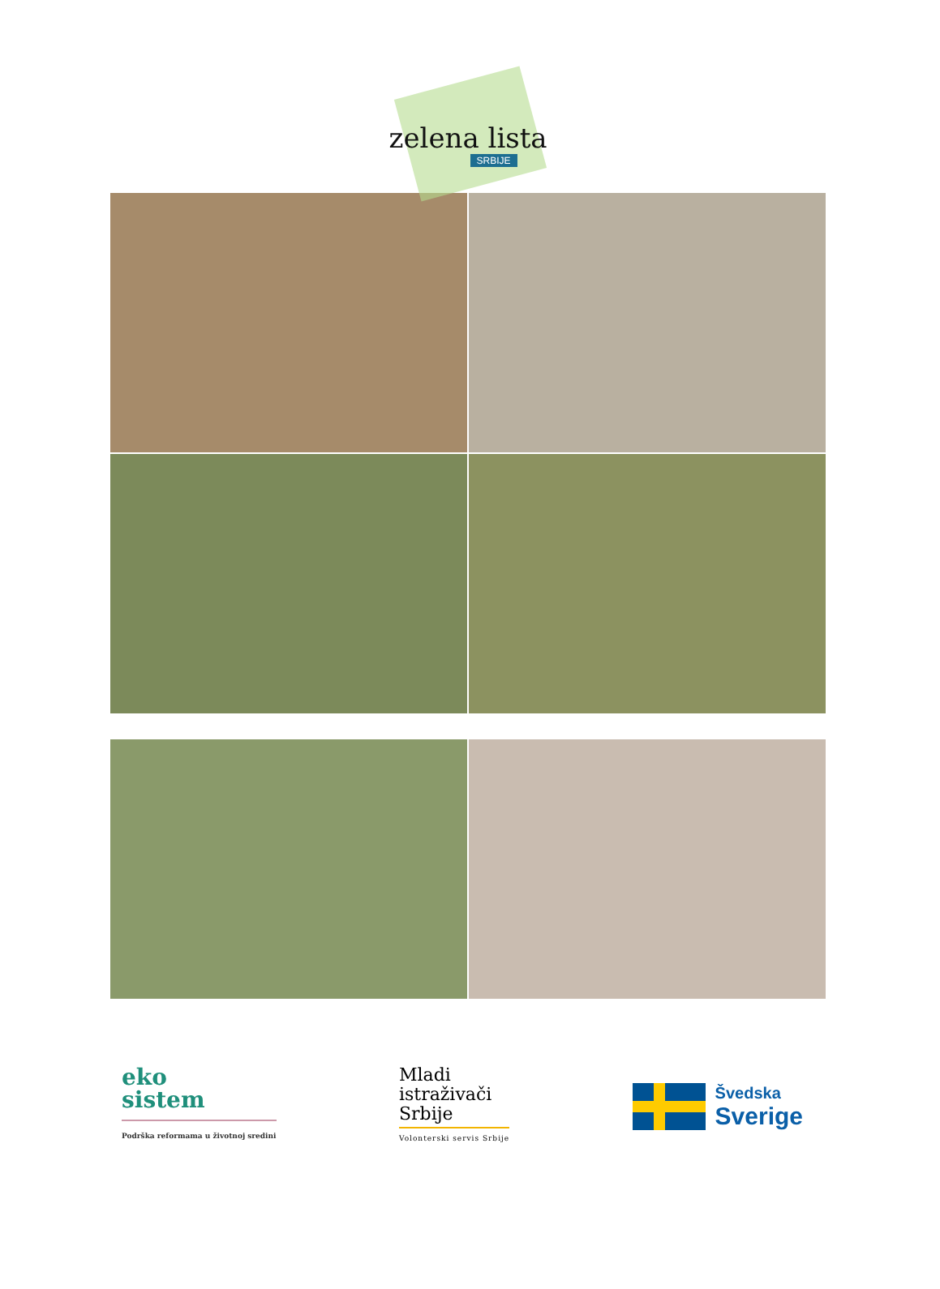zelena lista
SRBIJE
eko
sistem
Podrška reformama u životnoj sredini
Mladi
istraživači
Srbije
Volonterski servis Srbije
Švedska
Sverige